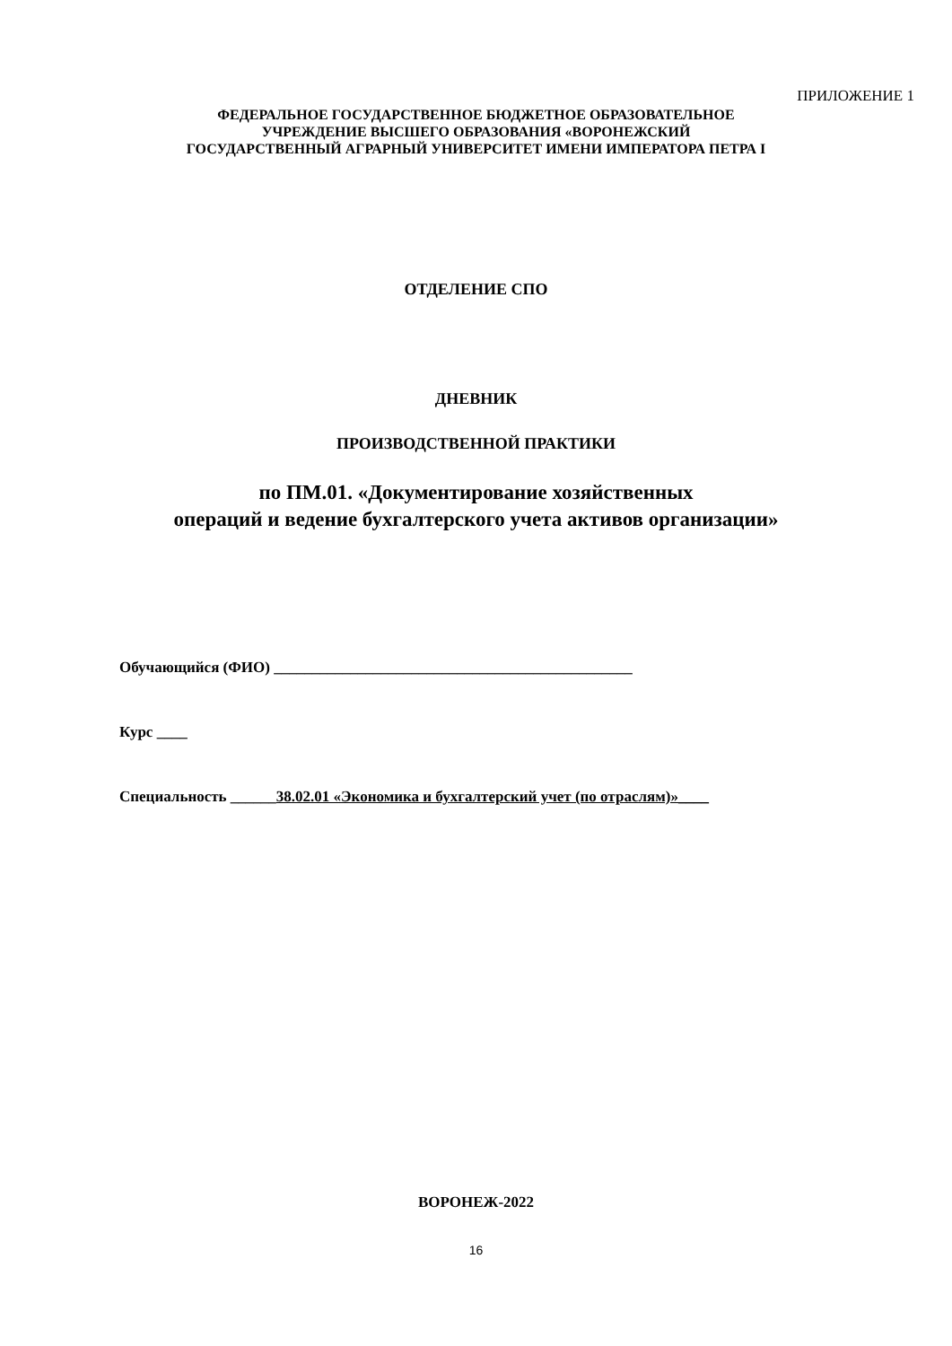ПРИЛОЖЕНИЕ 1
ФЕДЕРАЛЬНОЕ ГОСУДАРСТВЕННОЕ БЮДЖЕТНОЕ ОБРАЗОВАТЕЛЬНОЕ
УЧРЕЖДЕНИЕ ВЫСШЕГО ОБРАЗОВАНИЯ «ВОРОНЕЖСКИЙ
ГОСУДАРСТВЕННЫЙ АГРАРНЫЙ УНИВЕРСИТЕТ ИМЕНИ ИМПЕРАТОРА ПЕТРА I
ОТДЕЛЕНИЕ СПО
ДНЕВНИК
ПРОИЗВОДСТВЕННОЙ ПРАКТИКИ
по ПМ.01. «Документирование хозяйственных
операций и ведение бухгалтерского учета активов организации»
Обучающийся (ФИО) _______________________________________________
Курс ____
Специальность ______38.02.01 «Экономика и бухгалтерский учет (по отраслям)»____
ВОРОНЕЖ-2022
16